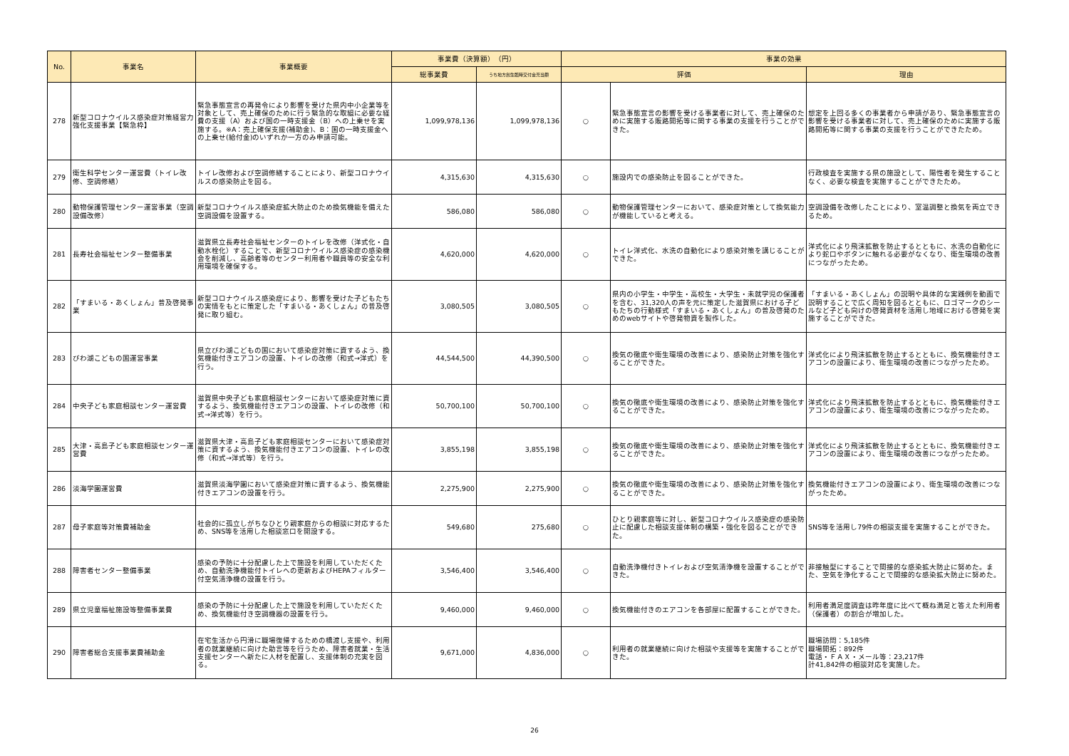| No. | 事業名 | 事業概要 | 事業費（決算額） （円） | | 事業の効果 | | |
| --- | --- | --- | --- | --- | --- | --- | --- |
| | | | 総事業費 | うち地方創生臨時交付金充当額 | 評価 | | 理由 |
| 278 | 新型コロナウイルス感染症対策経営力強化支援事業【緊急枠】 | 緊急事態宣言の再発令により影響を受けた県内中小企業等を対象として、売上確保のために行う緊急的な取組に必要な経費の支援（A）および国の一時支援金（B）への上乗せを実施する。※A：売上確保支援(補助金)、B：国の一時支援金への上乗せ(給付金)のいずれか一方のみ申請可能。 | 1,099,978,136 | 1,099,978,136 | ○ | 緊急事態宣言の影響を受ける事業者に対して、売上確保のために実施する販路開拓等に関する事業の支援を行うことができた。 | 想定を上回る多くの事業者から申請があり、緊急事態宣言の影響を受ける事業者に対して、売上確保のために実施する販路開拓等に関する事業の支援を行うことができたため。 |
| 279 | 衛生科学センター運営費（トイレ改修、空調修繕） | トイレ改修および空調修繕することにより、新型コロナウイルスの感染防止を図る。 | 4,315,630 | 4,315,630 | ○ | 施設内での感染防止を図ることができた。 | 行政検査を実施する県の施設として、陽性者を発生することなく、必要な検査を実施することができたため。 |
| 280 | 動物保護管理センター運営事業（空調設備改修） | 新型コロナウイルス感染症拡大防止のため換気機能を備えた空調設備を設置する。 | 586,080 | 586,080 | ○ | 動物保護管理センターにおいて、感染症対策として換気能力が機能していると考える。 | 空調設備を改修したことにより、室温調整と換気を両立できるため。 |
| 281 | 長寿社会福祉センター整備事業 | 滋賀県立長寿社会福祉センターのトイレを改修（洋式化・自動水栓化）することで、新型コロナウイルス感染症の感染機会を削減し、高齢者等のセンター利用者や職員等の安全な利用環境を確保する。 | 4,620,000 | 4,620,000 | ○ | トイレ洋式化、水洗の自動化により感染対策を講じることができた。 | 洋式化により飛沫拡散を防止するとともに、水洗の自動化により蛇口やボタンに触れる必要がなくなり、衛生環境の改善につながったため。 |
| 282 | 「すまいる・あくしょん」普及啓発事業 | 新型コロナウイルス感染症により、影響を受けた子どもたちの実情をもとに策定した「すまいる・あくしょん」の普及啓発に取り組む。 | 3,080,505 | 3,080,505 | ○ | 県内の小学生・中学生・高校生・大学生・未就学児の保護者を含む、31,320人の声を元に策定した滋賀県における子どもたちの行動様式「すまいる・あくしょん」の普及啓発のためのwebサイトや啓発物資を製作した。 | 「すまいる・あくしょん」の説明や具体的な実践例を動画で説明することで広く周知を図るとともに、ロゴマークのシールなど子ども向けの啓発資材を活用し地域における啓発を実施することができた。 |
| 283 | びわ湖こどもの国運営事業 | 県立びわ湖こどもの国において感染症対策に資するよう、換気機能付きエアコンの設置、トイレの改修（和式→洋式）を行う。 | 44,544,500 | 44,390,500 | ○ | 換気の徹底や衛生環境の改善により、感染防止対策を強化することができた。 | 洋式化により飛沫拡散を防止するとともに、換気機能付きエアコンの設置により、衛生環境の改善につながったため。 |
| 284 | 中央子ども家庭相談センター運営費 | 滋賀県中央子ども家庭相談センターにおいて感染症対策に資するよう、換気機能付きエアコンの設置、トイレの改修（和式→洋式等）を行う。 | 50,700,100 | 50,700,100 | ○ | 換気の徹底や衛生環境の改善により、感染防止対策を強化することができた。 | 洋式化により飛沫拡散を防止するとともに、換気機能付きエアコンの設置により、衛生環境の改善につながったため。 |
| 285 | 大津・高島子ども家庭相談センター運営費 | 滋賀県大津・高島子ども家庭相談センターにおいて感染症対策に資するよう、換気機能付きエアコンの設置、トイレの改修（和式→洋式等）を行う。 | 3,855,198 | 3,855,198 | ○ | 換気の徹底や衛生環境の改善により、感染防止対策を強化することができた。 | 洋式化により飛沫拡散を防止するとともに、換気機能付きエアコンの設置により、衛生環境の改善につながったため。 |
| 286 | 淡海学園運営費 | 滋賀県淡海学園において感染症対策に資するよう、換気機能付きエアコンの設置を行う。 | 2,275,900 | 2,275,900 | ○ | 換気の徹底や衛生環境の改善により、感染防止対策を強化することができた。 | 換気機能付きエアコンの設置により、衛生環境の改善につながったため。 |
| 287 | 母子家庭等対策費補助金 | 社会的に孤立しがちなひとり親家庭からの相談に対応するため、SNS等を活用した相談窓口を開設する。 | 549,680 | 275,680 | ○ | ひとり親家庭等に対し、新型コロナウイルス感染症の感染防止に配慮した相談支援体制の構築・強化を図ることができた。 | SNS等を活用し79件の相談支援を実施することができた。 |
| 288 | 障害者センター整備事業 | 感染の予防に十分配慮した上で施設を利用していただくため、自動洗浄機能付トイレへの更新およびHEPAフィルター付空気清浄機の設置を行う。 | 3,546,400 | 3,546,400 | ○ | 自動洗浄機付きトイレおよび空気清浄機を設置することができた。 | 非接触型にすることで間接的な感染拡大防止に努めた。また、空気を浄化することで間接的な感染拡大防止に努めた。 |
| 289 | 県立児童福祉施設等整備事業費 | 感染の予防に十分配慮した上で施設を利用していただくため、換気機能付き空調機器の設置を行う。 | 9,460,000 | 9,460,000 | ○ | 換気機能付きのエアコンを各部屋に配置することができた。 | 利用者満足度調査は昨年度に比べて概ね満足と答えた利用者（保護者）の割合が増加した。 |
| 290 | 障害者総合支援事業費補助金 | 在宅生活から円滑に職場復帰するための橋渡し支援や、利用者の就業継続に向けた助言等を行うため、障害者就業・生活支援センターへ新たに人材を配置し、支援体制の充実を図る。 | 9,671,000 | 4,836,000 | ○ | 利用者の就業継続に向けた相談や支援等を実施することができた。 | 職場訪問：5,185件 職場開拓：892件 電話・ＦＡＸ・メール等：23,217件 計41,842件の相談対応を実施した。 |
26